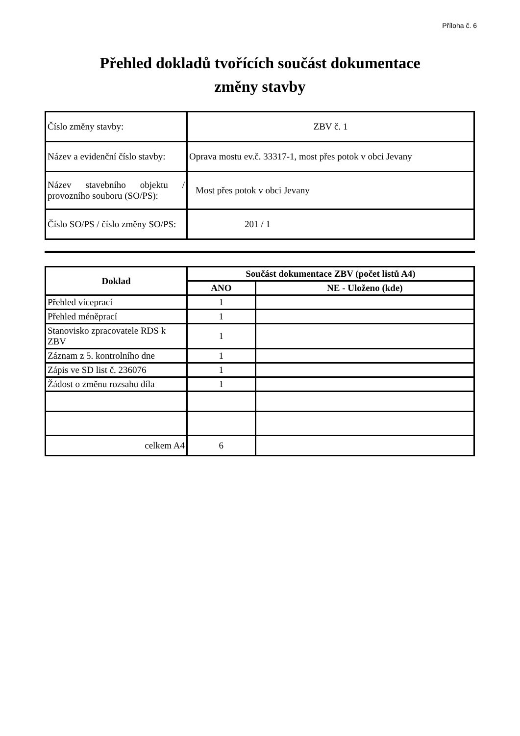Příloha č. 6
Přehled dokladů tvořících součást dokumentace
změny stavby
| Číslo změny stavby: | ZBV č. 1 |
| Název a evidenční číslo stavby: | Oprava mostu ev.č. 33317-1, most přes potok v obci Jevany |
| Název stavebního objektu / provozního souboru (SO/PS): | Most přes potok v obci Jevany |
| Číslo SO/PS / číslo změny SO/PS: | 201 / 1 |
| Doklad | Součást dokumentace ZBV (počet listů A4) | |
| --- | --- | --- |
| | ANO | NE - Uloženo (kde) |
| Přehled víceprací | 1 | |
| Přehled méněprací | 1 | |
| Stanovisko zpracovatele RDS k ZBV | 1 | |
| Záznam z 5. kontrolního dne | 1 | |
| Zápis ve SD list č. 236076 | 1 | |
| Žádost o změnu rozsahu díla | 1 | |
| celkem A4 | 6 | |